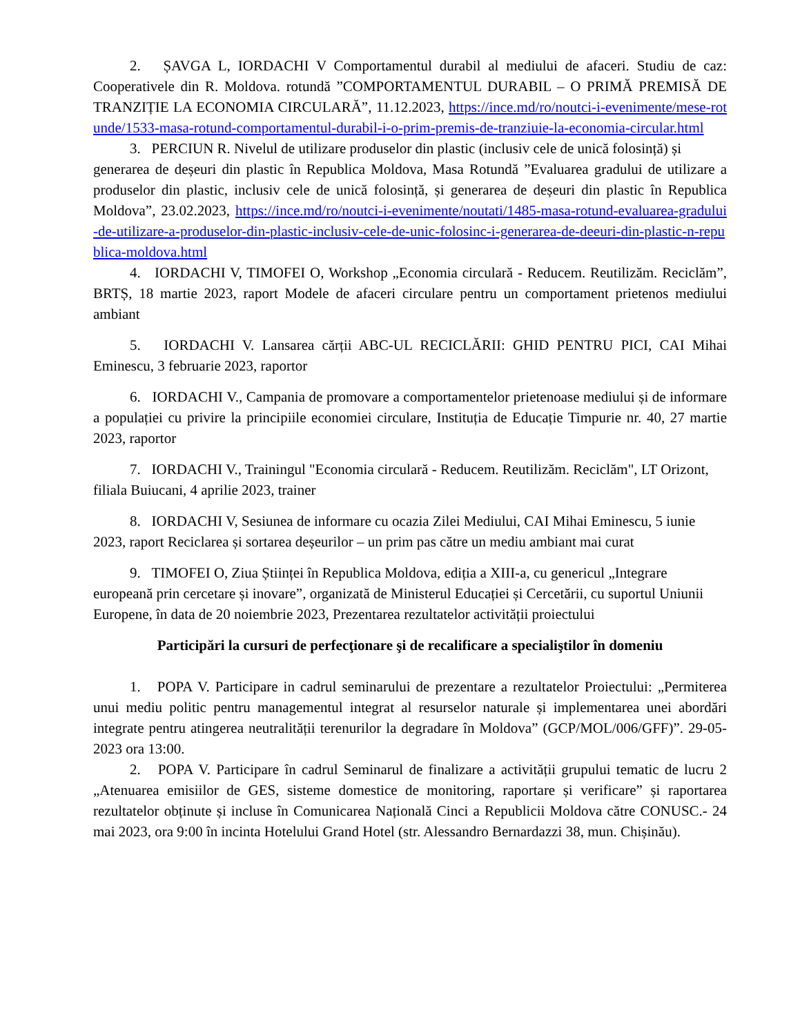2. ȘAVGA L, IORDACHI V Comportamentul durabil al mediului de afaceri. Studiu de caz: Cooperativele din R. Moldova. rotundă ”COMPORTAMENTUL DURABIL – O PRIMĂ PREMISĂ DE TRANZIȚIE LA ECONOMIA CIRCULARĂ”, 11.12.2023, https://ince.md/ro/noutci-i-evenimente/mese-rotunde/1533-masa-rotund-comportamentul-durabil-i-o-prim-premis-de-tranziuie-la-economia-circular.html
3. PERCIUN R. Nivelul de utilizare produselor din plastic (inclusiv cele de unică folosință) și
generarea de deșeuri din plastic în Republica Moldova, Masa Rotundă ”Evaluarea gradului de utilizare a produselor din plastic, inclusiv cele de unică folosință, și generarea de deșeuri din plastic în Republica Moldova”, 23.02.2023, https://ince.md/ro/noutci-i-evenimente/noutati/1485-masa-rotund-evaluarea-gradului-de-utilizare-a-produselor-din-plastic-inclusiv-cele-de-unic-folosinc-i-generarea-de-deeuri-din-plastic-n-republica-moldova.html
4. IORDACHI V, TIMOFEI O, Workshop „Economia circulară - Reducem. Reutilizăm. Reciclăm”, BRTȘ, 18 martie 2023, raport Modele de afaceri circulare pentru un comportament prietenos mediului ambiant
5. IORDACHI V. Lansarea cărții ABC-UL RECICLĂRII: GHID PENTRU PICI, CAI Mihai Eminescu, 3 februarie 2023, raportor
6. IORDACHI V., Campania de promovare a comportamentelor prietenoase mediului și de informare a populației cu privire la principiile economiei circulare, Instituția de Educație Timpurie nr. 40, 27 martie 2023, raportor
7. IORDACHI V., Trainingul "Economia circulară - Reducem. Reutilizăm. Reciclăm", LT Orizont, filiala Buiucani, 4 aprilie 2023, trainer
8. IORDACHI V, Sesiunea de informare cu ocazia Zilei Mediului, CAI Mihai Eminescu, 5 iunie 2023, raport Reciclarea și sortarea deșeurilor – un prim pas către un mediu ambiant mai curat
9. TIMOFEI O, Ziua Științei în Republica Moldova, ediția a XIII-a, cu genericul „Integrare europeană prin cercetare și inovare”, organizată de Ministerul Educației și Cercetării, cu suportul Uniunii Europene, în data de 20 noiembrie 2023, Prezentarea rezultatelor activității proiectului
Participări la cursuri de perfecţionare şi de recalificare a specialiştilor în domeniu
1. POPA V. Participare in cadrul seminarului de prezentare a rezultatelor Proiectului: „Permiterea unui mediu politic pentru managementul integrat al resurselor naturale și implementarea unei abordări integrate pentru atingerea neutralității terenurilor la degradare în Moldova” (GCP/MOL/006/GFF)”. 29-05-2023 ora 13:00.
2. POPA V. Participare în cadrul Seminarul de finalizare a activității grupului tematic de lucru 2 „Atenuarea emisiilor de GES, sisteme domestice de monitoring, raportare și verificare” și raportarea rezultatelor obținute și incluse în Comunicarea Națională Cinci a Republicii Moldova către CONUSC.- 24 mai 2023, ora 9:00 în incinta Hotelului Grand Hotel (str. Alessandro Bernardazzi 38, mun. Chișinău).